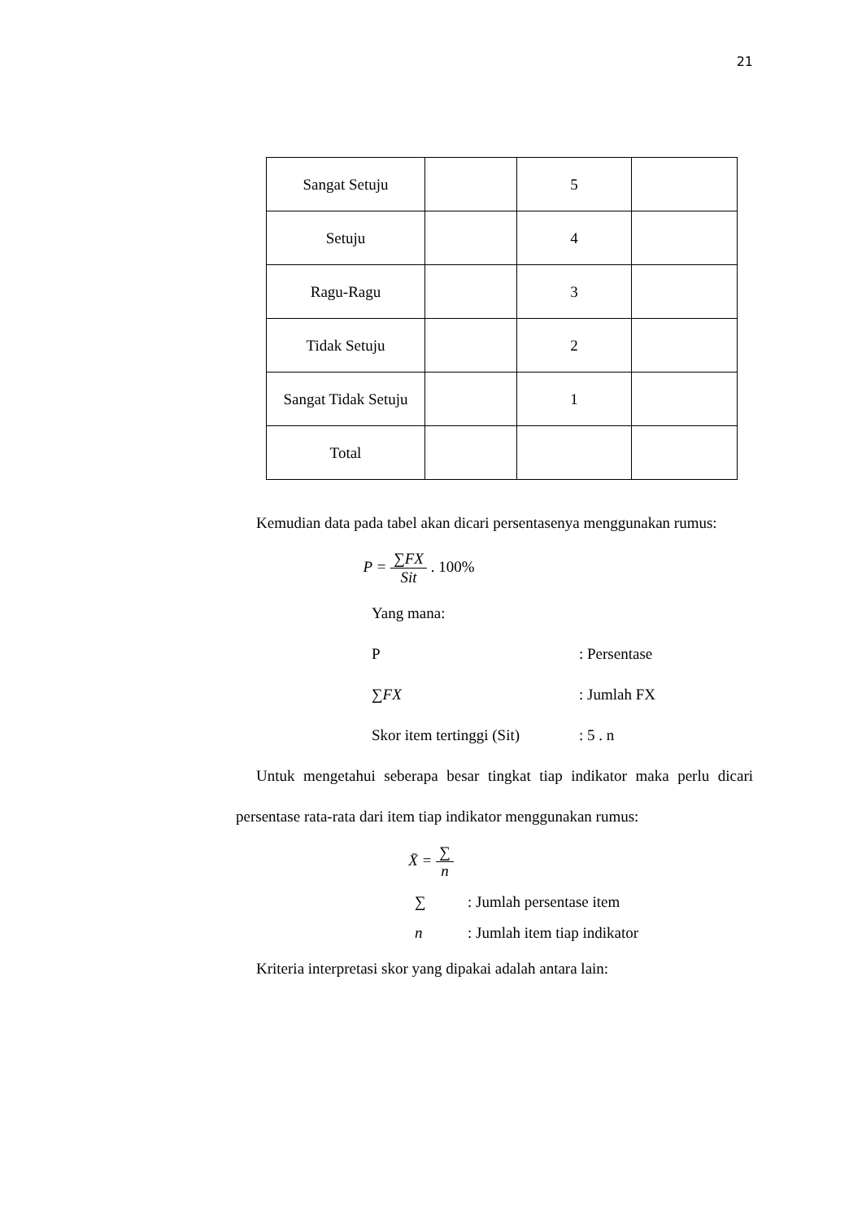21
| Sangat Setuju | | 5 | |
| Setuju | | 4 | |
| Ragu-Ragu | | 3 | |
| Tidak Setuju | | 2 | |
| Sangat Tidak Setuju | | 1 | |
| Total | | | |
Kemudian data pada tabel akan dicari persentasenya menggunakan rumus:
P = ∑FX Sit . 100%
Yang mana:
P : Persentase
∑FX : Jumlah FX
Skor item tertinggi (Sit)
: 5 . n
Untuk mengetahui seberapa besar tingkat tiap indikator maka perlu dicari persentase rata-rata dari item tiap indikator menggunakan rumus:
X̄ = ∑ n
∑ : Jumlah persentase item
n : Jumlah item tiap indikator
Kriteria interpretasi skor yang dipakai adalah antara lain: